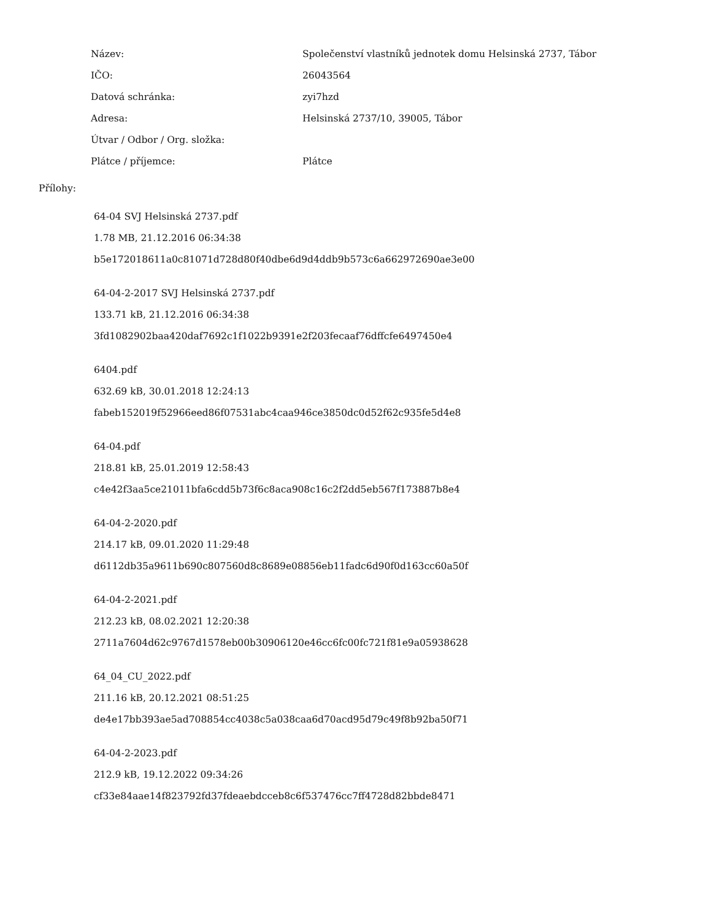| Název: | Společenství vlastníků jednotek domu Helsinská 2737, Tábor |
| IČO: | 26043564 |
| Datová schránka: | zyi7hzd |
| Adresa: | Helsinská 2737/10, 39005, Tábor |
| Útvar / Odbor / Org. složka: | |
| Plátce / příjemce: | Plátce |
Přílohy:
64-04 SVJ Helsinská 2737.pdf
1.78 MB, 21.12.2016 06:34:38
b5e172018611a0c81071d728d80f40dbe6d9d4ddb9b573c6a662972690ae3e00
64-04-2-2017 SVJ Helsinská 2737.pdf
133.71 kB, 21.12.2016 06:34:38
3fd1082902baa420daf7692c1f1022b9391e2f203fecaaf76dffcfe6497450e4
6404.pdf
632.69 kB, 30.01.2018 12:24:13
fabeb152019f52966eed86f07531abc4caa946ce3850dc0d52f62c935fe5d4e8
64-04.pdf
218.81 kB, 25.01.2019 12:58:43
c4e42f3aa5ce21011bfa6cdd5b73f6c8aca908c16c2f2dd5eb567f173887b8e4
64-04-2-2020.pdf
214.17 kB, 09.01.2020 11:29:48
d6112db35a9611b690c807560d8c8689e08856eb11fadc6d90f0d163cc60a50f
64-04-2-2021.pdf
212.23 kB, 08.02.2021 12:20:38
2711a7604d62c9767d1578eb00b30906120e46cc6fc00fc721f81e9a05938628
64_04_CU_2022.pdf
211.16 kB, 20.12.2021 08:51:25
de4e17bb393ae5ad708854cc4038c5a038caa6d70acd95d79c49f8b92ba50f71
64-04-2-2023.pdf
212.9 kB, 19.12.2022 09:34:26
cf33e84aae14f823792fd37fdeaebdcceb8c6f537476cc7ff4728d82bbde8471